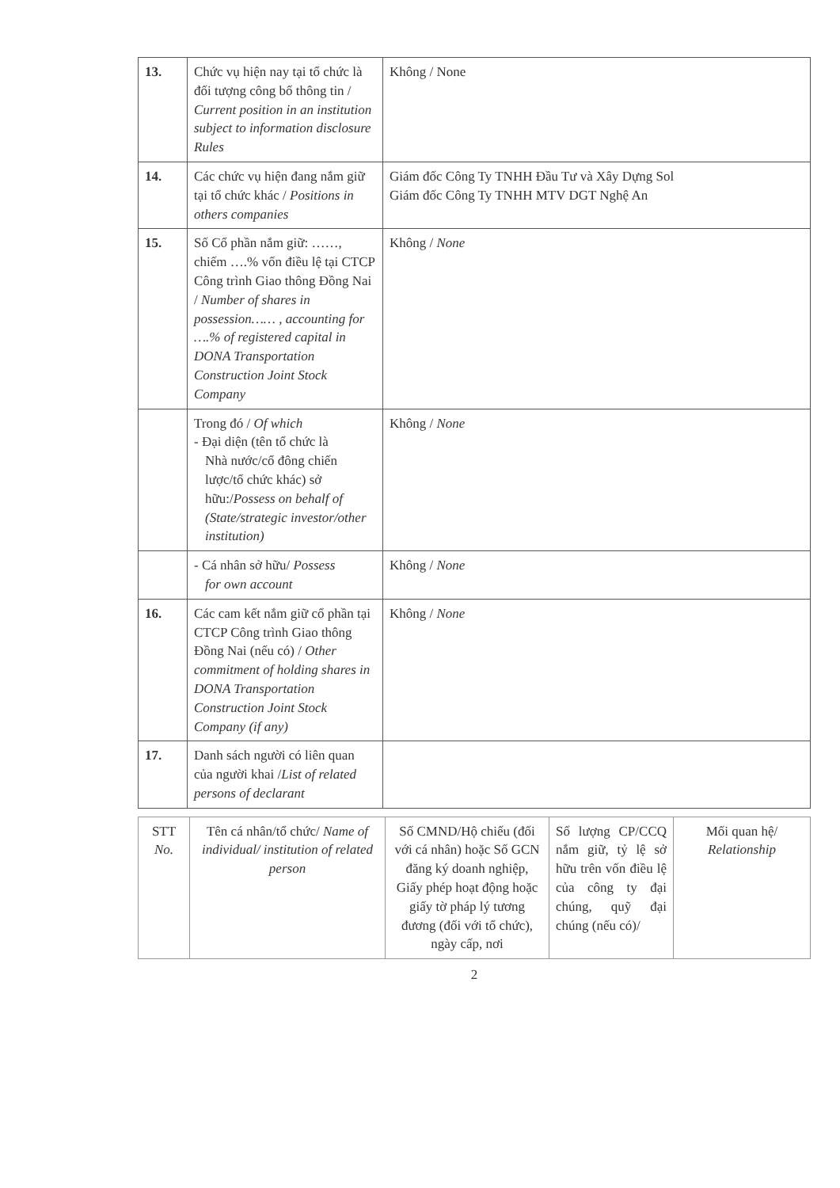| 13. | Chức vụ hiện nay tại tổ chức là đối tượng công bố thông tin / Current position in an institution subject to information disclosure Rules | Không / None |
| 14. | Các chức vụ hiện đang nắm giữ tại tổ chức khác / Positions in others companies | Giám đốc Công Ty TNHH Đầu Tư và Xây Dựng Sol Giám đốc Công Ty TNHH MTV DGT Nghệ An |
| 15. | Số Cổ phần nắm giữ: ……, chiếm ….% vốn điều lệ tại CTCP Công trình Giao thông Đồng Nai / Number of shares in possession…… , accounting for ….% of registered capital in DONA Transportation Construction Joint Stock Company | Không / None |
| | Trong đó / Of which - Đại diện (tên tổ chức là Nhà nước/cổ đông chiến lược/tổ chức khác) sở hữu:/ Possess on behalf of (State/strategic investor/other institution) | Không / None |
| | - Cá nhân sở hữu/ Possess for own account | Không / None |
| 16. | Các cam kết nắm giữ cổ phần tại CTCP Công trình Giao thông Đồng Nai (nếu có) / Other commitment of holding shares in DONA Transportation Construction Joint Stock Company (if any) | Không / None |
| 17. | Danh sách người có liên quan của người khai / List of related persons of declarant | |
| STT No. | Tên cá nhân/tổ chức/ Name of individual/ institution of related person | Số CMND/Hộ chiếu (đối với cá nhân) hoặc Số GCN đăng ký doanh nghiệp, Giấy phép hoạt động hoặc giấy tờ pháp lý tương đương (đối với tổ chức), ngày cấp, nơi | Số lượng CP/CCQ nắm giữ, tỷ lệ sở hữu trên vốn điều lệ của công ty đại chúng, quỹ đại chúng (nếu có)/ | Mối quan hệ/ Relationship |
2